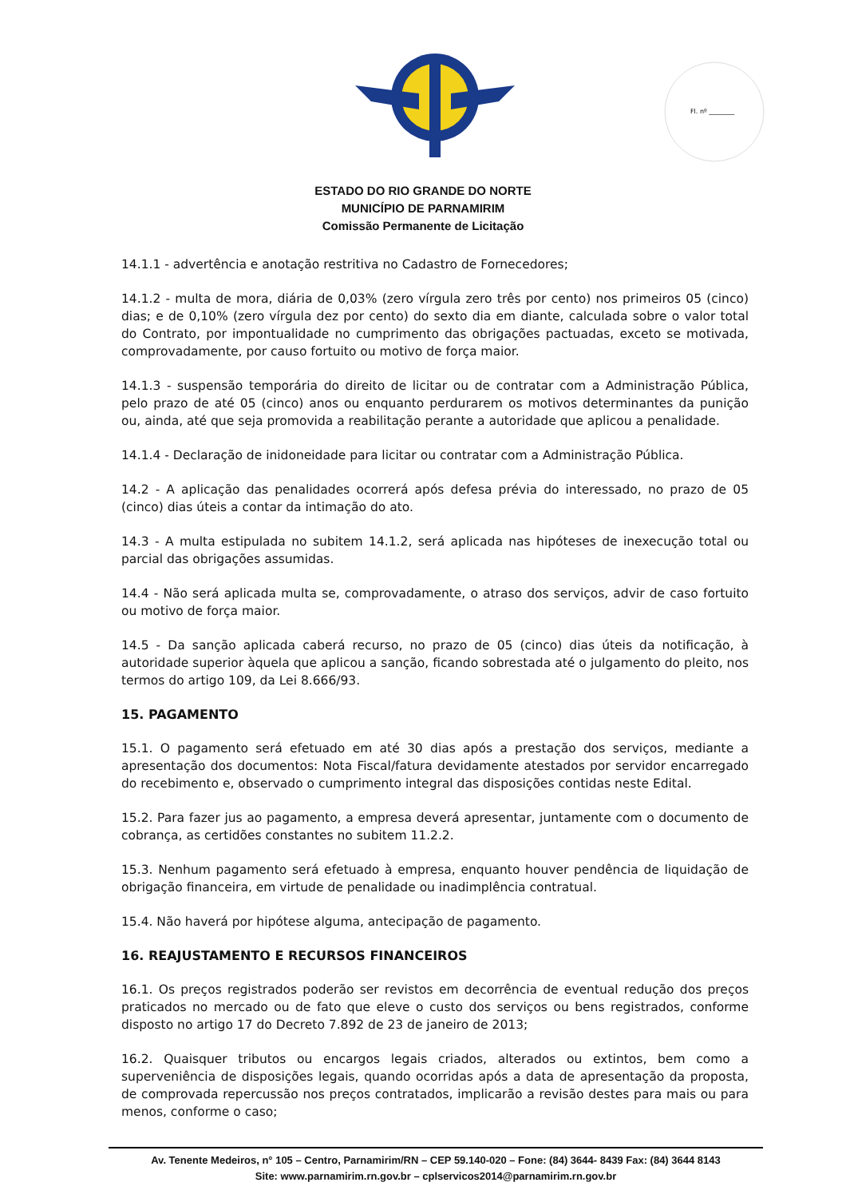Fl. nº ________
ESTADO DO RIO GRANDE DO NORTE
MUNICÍPIO DE PARNAMIRIM
Comissão Permanente de Licitação
14.1.1 - advertência e anotação restritiva no Cadastro de Fornecedores;
14.1.2 - multa de mora, diária de 0,03% (zero vírgula zero três por cento) nos primeiros 05 (cinco) dias; e de 0,10% (zero vírgula dez por cento) do sexto dia em diante, calculada sobre o valor total do Contrato, por impontualidade no cumprimento das obrigações pactuadas, exceto se motivada, comprovadamente, por causo fortuito ou motivo de força maior.
14.1.3 - suspensão temporária do direito de licitar ou de contratar com a Administração Pública, pelo prazo de até 05 (cinco) anos ou enquanto perdurarem os motivos determinantes da punição ou, ainda, até que seja promovida a reabilitação perante a autoridade que aplicou a penalidade.
14.1.4 - Declaração de inidoneidade para licitar ou contratar com a Administração Pública.
14.2 - A aplicação das penalidades ocorrerá após defesa prévia do interessado, no prazo de 05 (cinco) dias úteis a contar da intimação do ato.
14.3 - A multa estipulada no subitem 14.1.2, será aplicada nas hipóteses de inexecução total ou parcial das obrigações assumidas.
14.4 - Não será aplicada multa se, comprovadamente, o atraso dos serviços, advir de caso fortuito ou motivo de força maior.
14.5 - Da sanção aplicada caberá recurso, no prazo de 05 (cinco) dias úteis da notificação, à autoridade superior àquela que aplicou a sanção, ficando sobrestada até o julgamento do pleito, nos termos do artigo 109, da Lei 8.666/93.
15. PAGAMENTO
15.1. O pagamento será efetuado em até 30 dias após a prestação dos serviços, mediante a apresentação dos documentos: Nota Fiscal/fatura devidamente atestados por servidor encarregado do recebimento e, observado o cumprimento integral das disposições contidas neste Edital.
15.2. Para fazer jus ao pagamento, a empresa deverá apresentar, juntamente com o documento de cobrança, as certidões constantes no subitem 11.2.2.
15.3. Nenhum pagamento será efetuado à empresa, enquanto houver pendência de liquidação de obrigação financeira, em virtude de penalidade ou inadimplência contratual.
15.4. Não haverá por hipótese alguma, antecipação de pagamento.
16. REAJUSTAMENTO E RECURSOS FINANCEIROS
16.1. Os preços registrados poderão ser revistos em decorrência de eventual redução dos preços praticados no mercado ou de fato que eleve o custo dos serviços ou bens registrados, conforme disposto no artigo 17 do Decreto 7.892 de 23 de janeiro de 2013;
16.2. Quaisquer tributos ou encargos legais criados, alterados ou extintos, bem como a superveniência de disposições legais, quando ocorridas após a data de apresentação da proposta, de comprovada repercussão nos preços contratados, implicarão a revisão destes para mais ou para menos, conforme o caso;
Av. Tenente Medeiros, n° 105 – Centro, Parnamirim/RN – CEP 59.140-020 – Fone: (84) 3644- 8439 Fax: (84) 3644 8143
Site: www.parnamirim.rn.gov.br – cplservicos2014@parnamirim.rn.gov.br